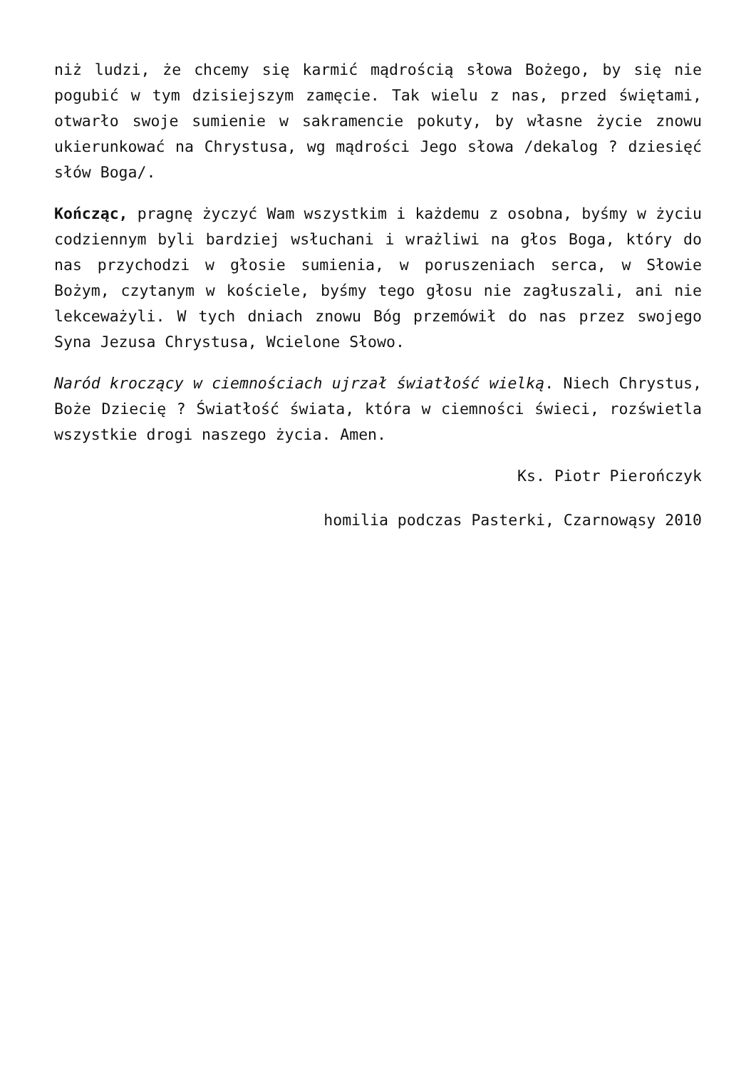niż ludzi, że chcemy się karmić mądrością słowa Bożego, by się nie pogubić w tym dzisiejszym zamęcie. Tak wielu z nas, przed świętami, otwarło swoje sumienie w sakramencie pokuty, by własne życie znowu ukierunkować na Chrystusa, wg mądrości Jego słowa /dekalog ? dziesięć słów Boga/.
Kończąc, pragnę życzyć Wam wszystkim i każdemu z osobna, byśmy w życiu codziennym byli bardziej wsłuchani i wrażliwi na głos Boga, który do nas przychodzi w głosie sumienia, w poruszeniach serca, w Słowie Bożym, czytanym w kościele, byśmy tego głosu nie zagłuszali, ani nie lekceważyli. W tych dniach znowu Bóg przemówił do nas przez swojego Syna Jezusa Chrystusa, Wcielone Słowo.
Naród kroczący w ciemnościach ujrzał światłość wielką. Niech Chrystus, Boże Dziecię ? Światłość świata, która w ciemności świeci, rozświetla wszystkie drogi naszego życia. Amen.
Ks. Piotr Pierończyk
homilia podczas Pasterki, Czarnowąsy 2010